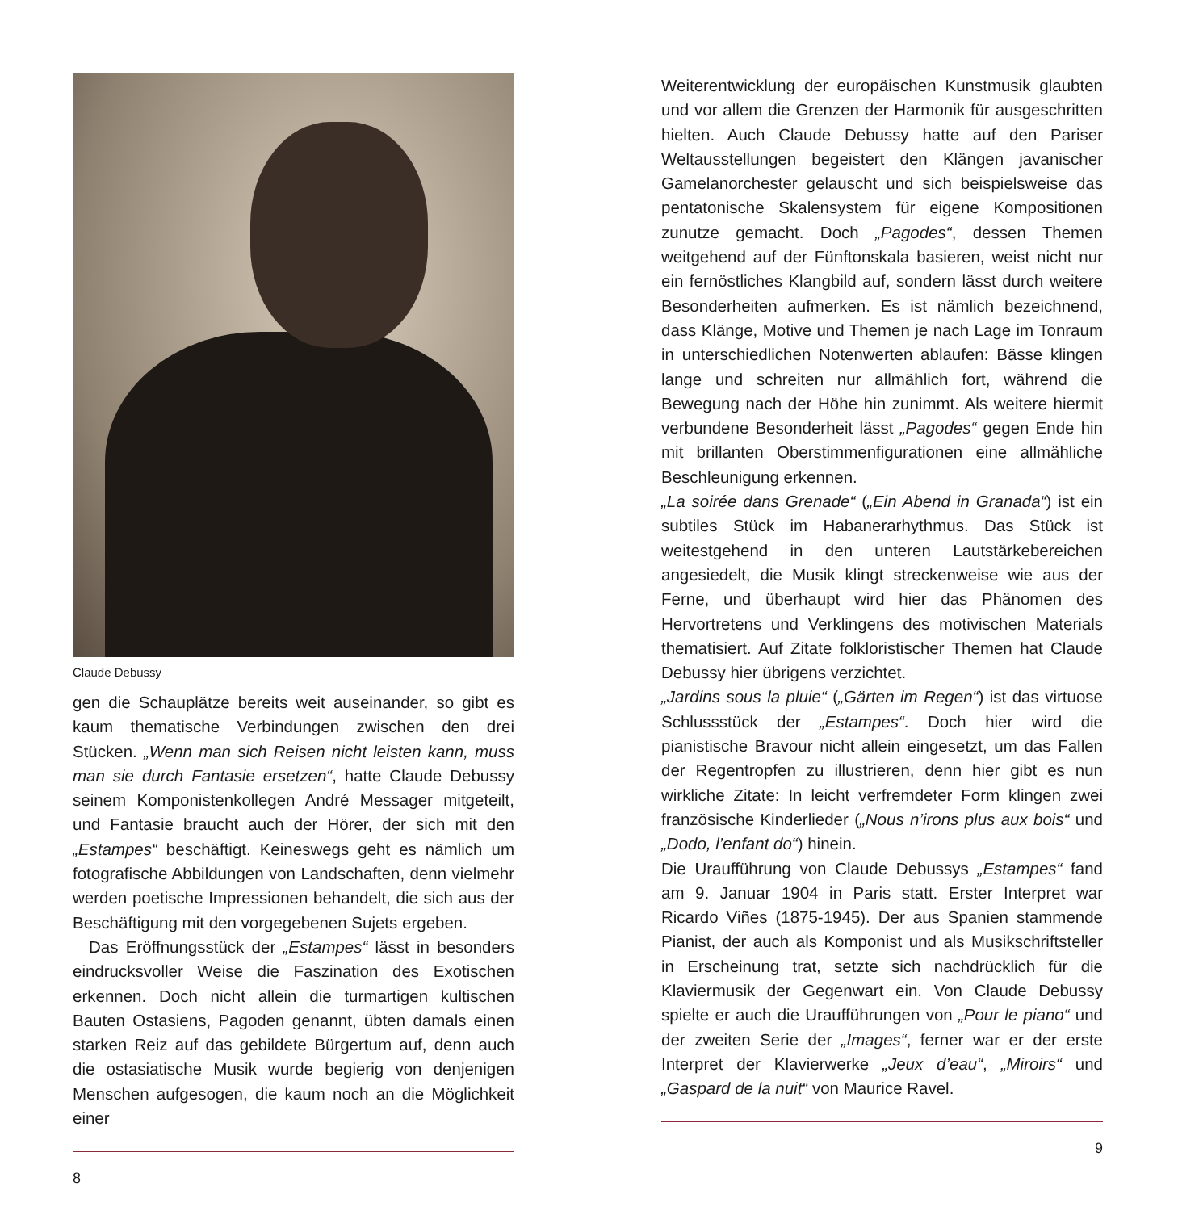Claude Debussy
gen die Schauplätze bereits weit auseinander, so gibt es kaum thematische Verbindungen zwischen den drei Stücken. „Wenn man sich Reisen nicht leisten kann, muss man sie durch Fantasie ersetzen“, hatte Claude Debussy seinem Komponistenkollegen André Messager mitgeteilt, und Fantasie braucht auch der Hörer, der sich mit den „Estampes“ beschäftigt. Keineswegs geht es nämlich um fotografische Abbildungen von Landschaften, denn vielmehr werden poetische Impressionen behandelt, die sich aus der Beschäftigung mit den vorgegebenen Sujets ergeben.
Das Eröffnungsstück der „Estampes“ lässt in besonders eindrucksvoller Weise die Faszination des Exotischen erkennen. Doch nicht allein die turmartigen kultischen Bauten Ostasiens, Pagoden genannt, übten damals einen starken Reiz auf das gebildete Bürgertum auf, denn auch die ostasiatische Musik wurde begierig von denjenigen Menschen aufgesogen, die kaum noch an die Möglichkeit einer
8
Weiterentwicklung der europäischen Kunstmusik glaubten und vor allem die Grenzen der Harmonik für ausgeschritten hielten. Auch Claude Debussy hatte auf den Pariser Weltausstellungen begeistert den Klängen javanischer Gamelanorchester gelauscht und sich beispielsweise das pentatonische Skalensystem für eigene Kompositionen zunutze gemacht. Doch „Pagodes“, dessen Themen weitgehend auf der Fünftonskala basieren, weist nicht nur ein fernöstliches Klangbild auf, sondern lässt durch weitere Besonderheiten aufmerken. Es ist nämlich bezeichnend, dass Klänge, Motive und Themen je nach Lage im Tonraum in unterschiedlichen Notenwerten ablaufen: Bässe klingen lange und schreiten nur allmählich fort, während die Bewegung nach der Höhe hin zunimmt. Als weitere hiermit verbundene Besonderheit lässt „Pagodes“ gegen Ende hin mit brillanten Oberstimmenfigurationen eine allmähliche Beschleunigung erkennen.
„La soirée dans Grenade“ („Ein Abend in Granada“) ist ein subtiles Stück im Habanerarhythmus. Das Stück ist weitestgehend in den unteren Lautstärkebereichen angesiedelt, die Musik klingt streckenweise wie aus der Ferne, und überhaupt wird hier das Phänomen des Hervortretens und Verklingens des motivischen Materials thematisiert. Auf Zitate folkloristischer Themen hat Claude Debussy hier übrigens verzichtet.
„Jardins sous la pluie“ („Gärten im Regen“) ist das virtuose Schlussstück der „Estampes“. Doch hier wird die pianistische Bravour nicht allein eingesetzt, um das Fallen der Regentropfen zu illustrieren, denn hier gibt es nun wirkliche Zitate: In leicht verfremdeter Form klingen zwei französische Kinderlieder („Nous n’irons plus aux bois“ und „Dodo, l’enfant do“) hinein.
Die Uraufführung von Claude Debussys „Estampes“ fand am 9. Januar 1904 in Paris statt. Erster Interpret war Ricardo Viñes (1875-1945). Der aus Spanien stammende Pianist, der auch als Komponist und als Musikschriftsteller in Erscheinung trat, setzte sich nachdrücklich für die Klaviermusik der Gegenwart ein. Von Claude Debussy spielte er auch die Uraufführungen von „Pour le piano“ und der zweiten Serie der „Images“, ferner war er der erste Interpret der Klavierwerke „Jeux d’eau“, „Miroirs“ und „Gaspard de la nuit“ von Maurice Ravel.
9